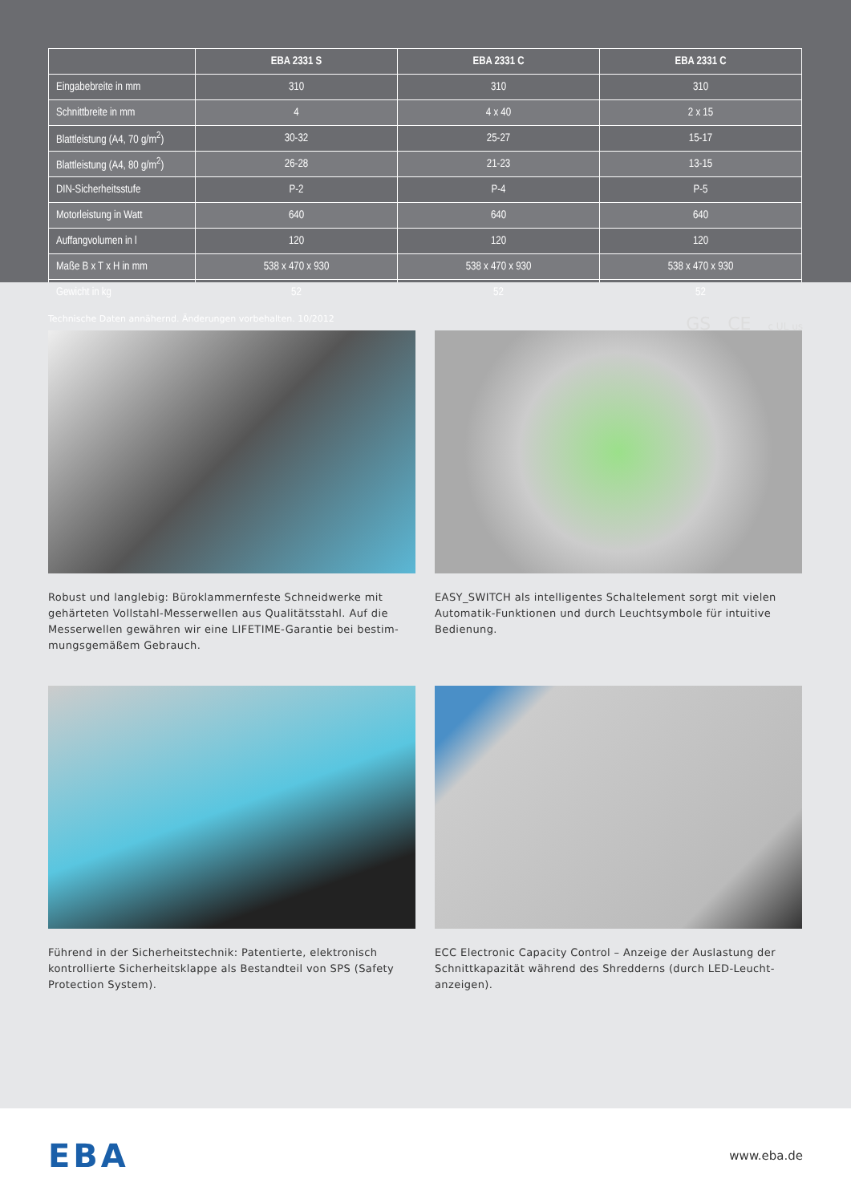| | EBA 2331 S | EBA 2331 C | EBA 2331 C |
| --- | --- | --- | --- |
| Eingabebreite in mm | 310 | 310 | 310 |
| Schnittbreite in mm | 4 | 4 x 40 | 2 x 15 |
| Blattleistung (A4, 70 g/m<sup>2</sup>) | 30-32 | 25-27 | 15-17 |
| Blattleistung (A4, 80 g/m<sup>2</sup>) | 26-28 | 21-23 | 13-15 |
| DIN-Sicherheitsstufe | P-2 | P-4 | P-5 |
| Motorleistung in Watt | 640 | 640 | 640 |
| Auffangvolumen in l | 120 | 120 | 120 |
| Maße B x T x H in mm | 538 x 470 x 930 | 538 x 470 x 930 | 538 x 470 x 930 |
| Gewicht in kg | 52 | 52 | 52 |
Technische Daten annähernd. Änderungen vorbehalten. 10/2012 GS CE c UL us
Robust und langlebig: Büroklammernfeste Schneidwerke mit gehärteten Vollstahl-Messerwellen aus Qualitätsstahl. Auf die Messerwellen gewähren wir eine LIFETIME-Garantie bei bestim-mungsgemäßem Gebrauch.
EASY_SWITCH als intelligentes Schaltelement sorgt mit vielen Automatik-Funktionen und durch Leuchtsymbole für intuitive Bedienung.
Führend in der Sicherheitstechnik: Patentierte, elektronisch kontrollierte Sicherheitsklappe als Bestandteil von SPS (Safety Protection System).
ECC Electronic Capacity Control – Anzeige der Auslastung der Schnittkapazität während des Shredderns (durch LED-Leucht-anzeigen).
EBA www.eba.de